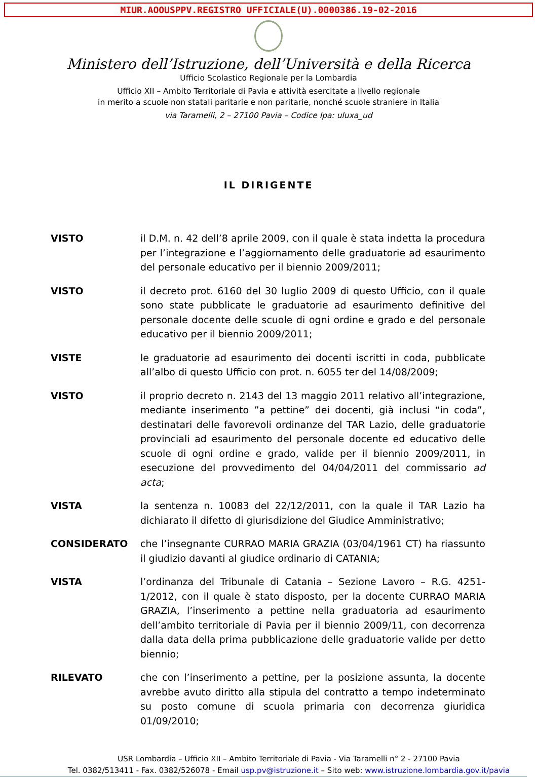MIUR.AOOUSPPV.REGISTRO UFFICIALE(U).0000386.19-02-2016
Ministero dell’Istruzione, dell’Università e della Ricerca
Ufficio Scolastico Regionale per la Lombardia
Ufficio XII – Ambito Territoriale di Pavia e attività esercitate a livello regionale
in merito a scuole non statali paritarie e non paritarie, nonché scuole straniere in Italia
via Taramelli, 2 – 27100 Pavia – Codice Ipa: uluxa_ud
IL DIRIGENTE
VISTO il D.M. n. 42 dell’8 aprile 2009, con il quale è stata indetta la procedura per l’integrazione e l’aggiornamento delle graduatorie ad esaurimento del personale educativo per il biennio 2009/2011;
VISTO il decreto prot. 6160 del 30 luglio 2009 di questo Ufficio, con il quale sono state pubblicate le graduatorie ad esaurimento definitive del personale docente delle scuole di ogni ordine e grado e del personale educativo per il biennio 2009/2011;
VISTE le graduatorie ad esaurimento dei docenti iscritti in coda, pubblicate all’albo di questo Ufficio con prot. n. 6055 ter del 14/08/2009;
VISTO il proprio decreto n. 2143 del 13 maggio 2011 relativo all’integrazione, mediante inserimento ”a pettine” dei docenti, già inclusi “in coda”, destinatari delle favorevoli ordinanze del TAR Lazio, delle graduatorie provinciali ad esaurimento del personale docente ed educativo delle scuole di ogni ordine e grado, valide per il biennio 2009/2011, in esecuzione del provvedimento del 04/04/2011 del commissario ad acta;
VISTA la sentenza n. 10083 del 22/12/2011, con la quale il TAR Lazio ha dichiarato il difetto di giurisdizione del Giudice Amministrativo;
CONSIDERATO che l’insegnante CURRAO MARIA GRAZIA (03/04/1961 CT) ha riassunto il giudizio davanti al giudice ordinario di CATANIA;
VISTA l’ordinanza del Tribunale di Catania – Sezione Lavoro – R.G. 4251-1/2012, con il quale è stato disposto, per la docente CURRAO MARIA GRAZIA, l’inserimento a pettine nella graduatoria ad esaurimento dell’ambito territoriale di Pavia per il biennio 2009/11, con decorrenza dalla data della prima pubblicazione delle graduatorie valide per detto biennio;
RILEVATO che con l’inserimento a pettine, per la posizione assunta, la docente avrebbe avuto diritto alla stipula del contratto a tempo indeterminato su posto comune di scuola primaria con decorrenza giuridica 01/09/2010;
USR Lombardia – Ufficio XII – Ambito Territoriale di Pavia - Via Taramelli n° 2 - 27100 Pavia
Tel. 0382/513411 - Fax. 0382/526078 - Email usp.pv@istruzione.it – Sito web: www.istruzione.lombardia.gov.it/pavia